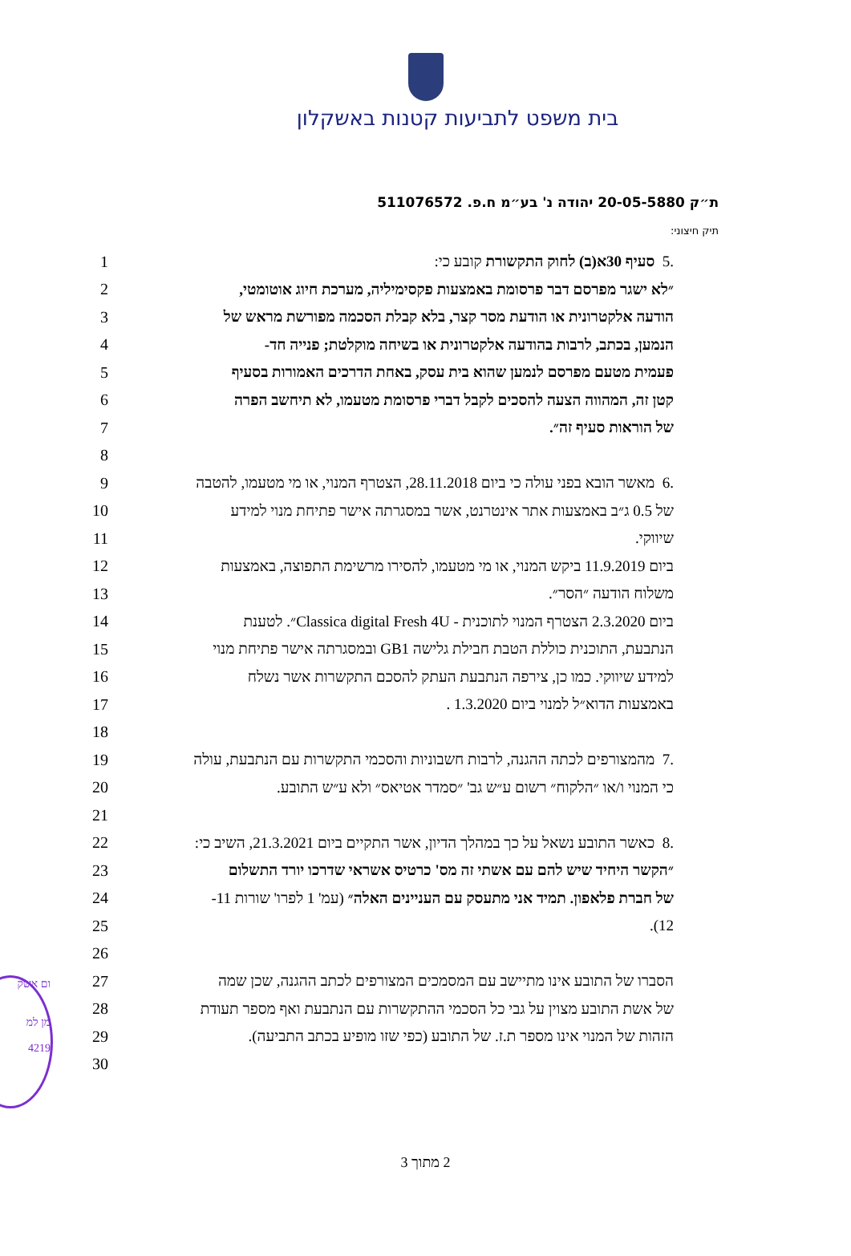בית משפט לתביעות קטנות באשקלון
ת״ק 20-05-5880 יהודה נ' בע״מ ח.פ. 511076572
תיק חיצוני:
1.5 סעיף 30א(ב) לחוק התקשורת קובע כי:
2 ״לא ישגר מפרסם דבר פרסומת באמצעות פקסימיליה, מערכת חיוג אוטומטי,
3 הודעה אלקטרונית או הודעת מסר קצר, בלא קבלת הסכמה מפורשת מראש של
4 הנמען, בכתב, לרבות בהודעה אלקטרונית או בשיחה מוקלטת; פנייה חד-
5 פעמית מטעם מפרסם לנמען שהוא בית עסק, באחת הדרכים האמורות בסעיף
6 קטן זה, המהווה הצעה להסכים לקבל דברי פרסומת מטעמו, לא תיחשב הפרה
7 של הוראות סעיף זה״.
8
9.6 מאשר הובא בפני עולה כי ביום 28.11.2018, הצטרף המנוי, או מי מטעמו, להטבה
10 של 0.5 ג״ב באמצעות אתר אינטרנט, אשר במסגרתה אישר פתיחת מנוי למידע
11 שיווקי.
12 ביום 11.9.2019 ביקש המנוי, או מי מטעמו, להסירו מרשימת התפוצה, באמצעות
13 משלוח הודעה ״הסר״.
14 ביום 2.3.2020 הצטרף המנוי לתוכנית - Classica digital Fresh 4U״. לטענת
15 הנתבעת, התוכנית כוללת הטבת חבילת גלישה GB1 ובמסגרתה אישר פתיחת מנוי
16 למידע שיווקי. כמו כן, צירפה הנתבעת העתק להסכם התקשרות אשר נשלח
17 באמצעות הדוא״ל למנוי ביום 1.3.2020 .
18
19.7 מהמצורפים לכתה ההגנה, לרבות חשבוניות והסכמי התקשרות עם הנתבעת, עולה
20 כי המנוי ו/או ״הלקוח״ רשום ע״ש גב' ״סמדר אטיאס״ ולא ע״ש התובע.
21
22.8 כאשר התובע נשאל על כך במהלך הדיון, אשר התקיים ביום 21.3.2021, השיב כי:
23 ״הקשר היחיד שיש להם עם אשתי זה מס' כרטיס אשראי שדרכו יורד התשלום
24 של חברת פלאפון. תמיד אני מתעסק עם העניינים האלה״ (עמ' 1 לפרו' שורות 11-
25 12).
26
27 הסברו של התובע אינו מתיישב עם המסמכים המצורפים לכתב ההגנה, שכן שמה
28 של אשת התובע מצוין על גבי כל הסכמי ההתקשרות עם הנתבעת ואף מספר תעודת
29 הזהות של המנוי אינו מספר ת.ז. של התובע (כפי שזו מופיע בכתב התביעה).
30
2 מתוך 3
ום אשק
מן למ
4219